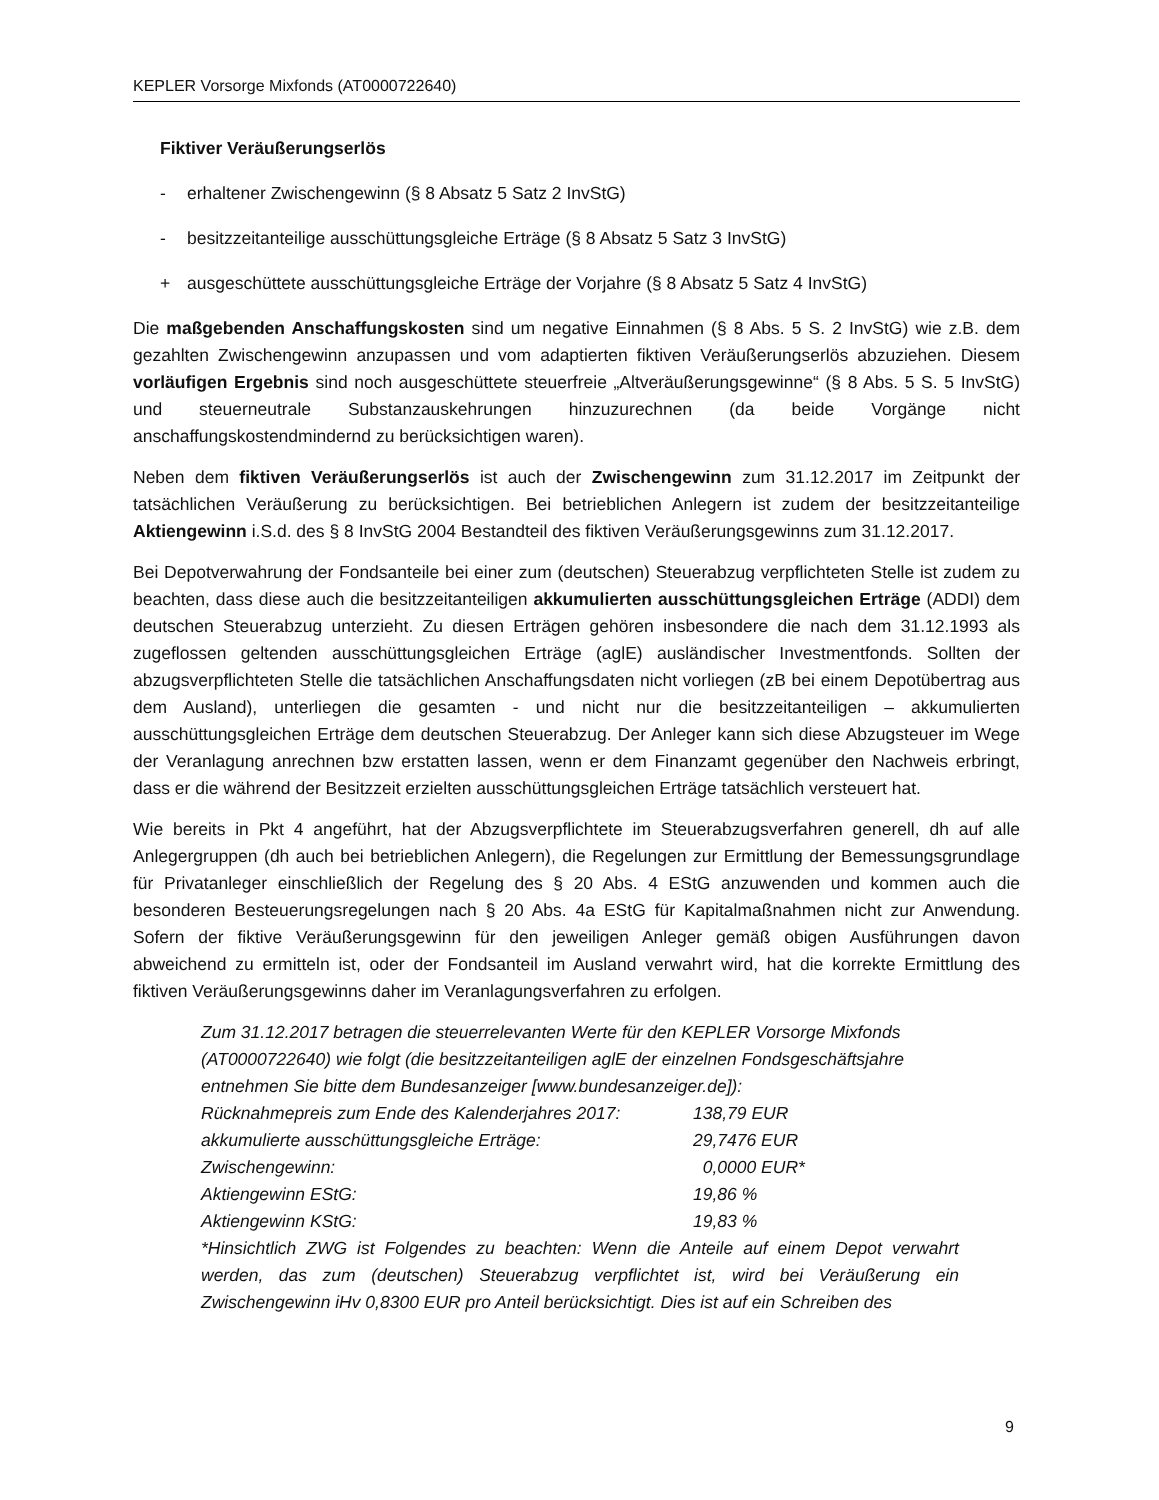KEPLER Vorsorge Mixfonds (AT0000722640)
Fiktiver Veräußerungserlös
- erhaltener Zwischengewinn (§ 8 Absatz 5 Satz 2 InvStG)
- besitzzeitanteilige ausschüttungsgleiche Erträge (§ 8 Absatz 5 Satz 3 InvStG)
+ ausgeschüttete ausschüttungsgleiche Erträge der Vorjahre (§ 8 Absatz 5 Satz 4 InvStG)
Die maßgebenden Anschaffungskosten sind um negative Einnahmen (§ 8 Abs. 5 S. 2 InvStG) wie z.B. dem gezahlten Zwischengewinn anzupassen und vom adaptierten fiktiven Veräußerungserlös abzuziehen. Diesem vorläufigen Ergebnis sind noch ausgeschüttete steuerfreie „Altveräußerungsgewinne“ (§ 8 Abs. 5 S. 5 InvStG) und steuerneutrale Substanzauskehrungen hinzuzurechnen (da beide Vorgänge nicht anschaffungskostendmindernd zu berücksichtigen waren).
Neben dem fiktiven Veräußerungserlös ist auch der Zwischengewinn zum 31.12.2017 im Zeitpunkt der tatsächlichen Veräußerung zu berücksichtigen. Bei betrieblichen Anlegern ist zudem der besitzzeitanteilige Aktiengewinn i.S.d. des § 8 InvStG 2004 Bestandteil des fiktiven Veräußerungsgewinns zum 31.12.2017.
Bei Depotverwahrung der Fondsanteile bei einer zum (deutschen) Steuerabzug verpflichteten Stelle ist zudem zu beachten, dass diese auch die besitzzeitanteiligen akkumulierten ausschüttungsgleichen Erträge (ADDI) dem deutschen Steuerabzug unterzieht. Zu diesen Erträgen gehören insbesondere die nach dem 31.12.1993 als zugeflossen geltenden ausschüttungsgleichen Erträge (aglE) ausländischer Investmentfonds. Sollten der abzugsverpflichteten Stelle die tatsächlichen Anschaffungsdaten nicht vorliegen (zB bei einem Depotübertrag aus dem Ausland), unterliegen die gesamten - und nicht nur die besitzzeitanteiligen – akkumulierten ausschüttungsgleichen Erträge dem deutschen Steuerabzug. Der Anleger kann sich diese Abzugsteuer im Wege der Veranlagung anrechnen bzw erstatten lassen, wenn er dem Finanzamt gegenüber den Nachweis erbringt, dass er die während der Besitzzeit erzielten ausschüttungsgleichen Erträge tatsächlich versteuert hat.
Wie bereits in Pkt 4 angeführt, hat der Abzugsverpflichtete im Steuerabzugsverfahren generell, dh auf alle Anlegergruppen (dh auch bei betrieblichen Anlegern), die Regelungen zur Ermittlung der Bemessungsgrundlage für Privatanleger einschließlich der Regelung des § 20 Abs. 4 EStG anzuwenden und kommen auch die besonderen Besteuerungsregelungen nach § 20 Abs. 4a EStG für Kapitalmaßnahmen nicht zur Anwendung. Sofern der fiktive Veräußerungsgewinn für den jeweiligen Anleger gemäß obigen Ausführungen davon abweichend zu ermitteln ist, oder der Fondsanteil im Ausland verwahrt wird, hat die korrekte Ermittlung des fiktiven Veräußerungsgewinns daher im Veranlagungsverfahren zu erfolgen.
Zum 31.12.2017 betragen die steuerrelevanten Werte für den KEPLER Vorsorge Mixfonds (AT0000722640) wie folgt (die besitzzeitanteiligen aglE der einzelnen Fondsgeschäftsjahre entnehmen Sie bitte dem Bundesanzeiger [www.bundesanzeiger.de]):
Rücknahmepreis zum Ende des Kalenderjahres 2017: 138,79 EUR
akkumulierte ausschüttungsgleiche Erträge: 29,7476 EUR
Zwischengewinn: 0,0000 EUR*
Aktiengewinn EStG: 19,86 %
Aktiengewinn KStG: 19,83 %
*Hinsichtlich ZWG ist Folgendes zu beachten: Wenn die Anteile auf einem Depot verwahrt werden, das zum (deutschen) Steuerabzug verpflichtet ist, wird bei Veräußerung ein Zwischengewinn iHv 0,8300 EUR pro Anteil berücksichtigt. Dies ist auf ein Schreiben des
9